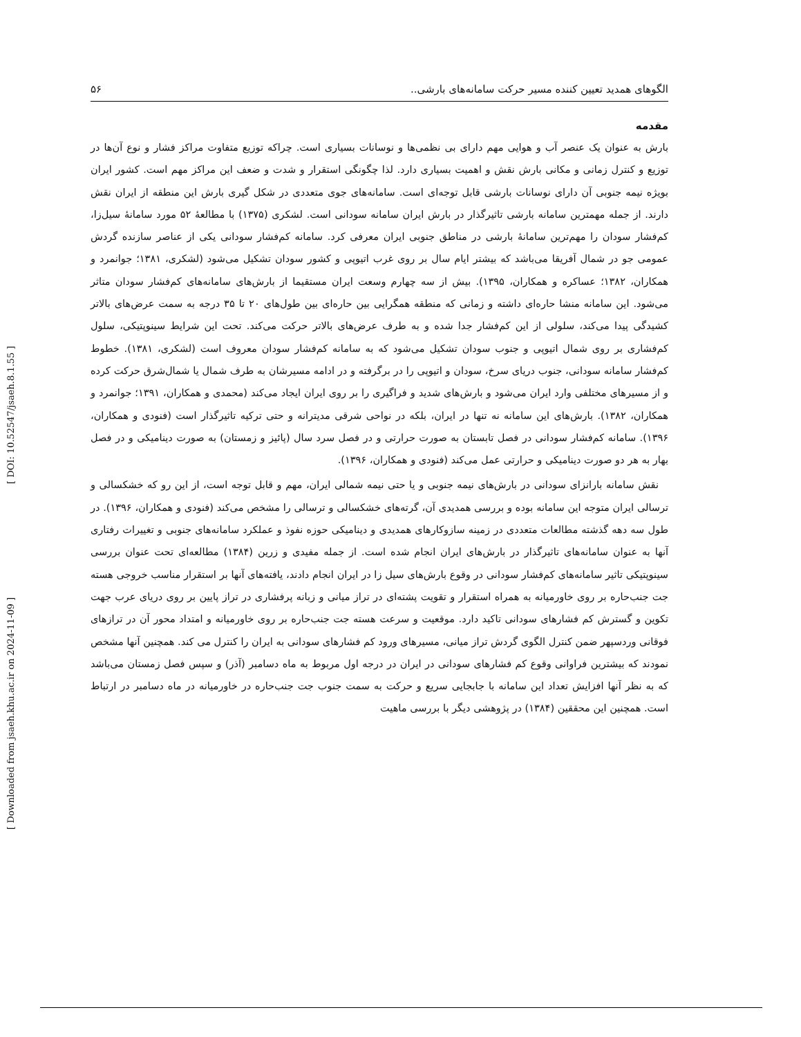الگوهای همدید تعیین کننده مسیر حرکت سامانه‌های بارشی.. ۵۶
مقدمه
بارش به عنوان یک عنصر آب و هوایی مهم دارای بی نظمی‌ها و نوسانات بسیاری است. چراکه توزیع متفاوت مراکز فشار و نوع آن‌ها در توزیع و کنترل زمانی و مکانی بارش نقش و اهمیت بسیاری دارد. لذا چگونگی استقرار و شدت و ضعف این مراکز مهم است. کشور ایران بویژه نیمه جنوبی آن دارای نوسانات بارشی قابل توجه‌ای است. سامانه‌های جوی متعددی در شکل گیری بارش این منطقه از ایران نقش دارند. از جمله مهمترین سامانه بارشی تاثیرگذار در بارش ایران سامانه سودانی است. لشکری (۱۳۷۵) با مطالعهٔ ۵۲ مورد سامانهٔ سیل‌زا، کم‌فشار سودان را مهم‌ترین سامانهٔ بارشی در مناطق جنوبی ایران معرفی کرد. سامانه کم‌فشار سودانی یکی از عناصر سازنده گردش عمومی جو در شمال آفریقا می‌باشد که بیشتر ایام سال بر روی غرب اتیوپی و کشور سودان تشکیل می‌شود (لشکری، ۱۳۸۱؛ جوانمرد و همکاران، ۱۳۸۲؛ عساکره و همکاران، ۱۳۹۵). بیش از سه چهارم وسعت ایران مستقیما از بارش‌های سامانه‌های کم‌فشار سودان متاثر می‌شود. این سامانه منشا حاره‌ای داشته و زمانی که منطقه همگرایی بین حاره‌ای بین طول‌های ۲۰ تا ۳۵ درجه به سمت عرض‌های بالاتر کشیدگی پیدا می‌کند، سلولی از این کم‌فشار جدا شده و به طرف عرض‌های بالاتر حرکت می‌کند. تحت این شرایط سینوپتیکی، سلول کم‌فشاری بر روی شمال اتیوپی و جنوب سودان تشکیل می‌شود که به سامانه کم‌فشار سودان معروف است (لشکری، ۱۳۸۱). خطوط کم‌فشار سامانه سودانی، جنوب دریای سرخ، سودان و اتیوپی را در برگرفته و در ادامه مسیرشان به طرف شمال یا شمال‌شرق حرکت کرده و از مسیرهای مختلفی وارد ایران می‌شود و بارش‌های شدید و فراگیری را بر روی ایران ایجاد می‌کند (محمدی و همکاران، ۱۳۹۱؛ جوانمرد و همکاران، ۱۳۸۲). بارش‌های این سامانه نه تنها در ایران، بلکه در نواحی شرقی مدیترانه و حتی ترکیه تاثیرگذار است (فنودی و همکاران، ۱۳۹۶). سامانه کم‌فشار سودانی در فصل تابستان به صورت حرارتی و در فصل سرد سال (پائیز و زمستان) به صورت دینامیکی و در فصل بهار به هر دو صورت دینامیکی و حرارتی عمل می‌کند (فنودی و همکاران، ۱۳۹۶).
نقش سامانه بارانزای سودانی در بارش‌های نیمه جنوبی و یا حتی نیمه شمالی ایران، مهم و قابل توجه است، از این رو که خشکسالی و ترسالی ایران متوجه این سامانه بوده و بررسی همدیدی آن، گرته‌های خشکسالی و ترسالی را مشخص می‌کند (فنودی و همکاران، ۱۳۹۶). در طول سه دهه گذشته مطالعات متعددی در زمینه سازوکارهای همدیدی و دینامیکی حوزه نفوذ و عملکرد سامانه‌های جنوبی و تغییرات رفتاری آنها به عنوان سامانه‌های تاثیرگذار در بارش‌های ایران انجام شده است. از جمله مفیدی و زرین (۱۳۸۴) مطالعه‌ای تحت عنوان بررسی سینوپتیکی تاثیر سامانه‌های کم‌فشار سودانی در وقوع بارش‌های سیل زا در ایران انجام دادند، یافته‌های آنها بر استقرار مناسب خروجی هسته جت جنب‌حاره بر روی خاورمیانه به همراه استقرار و تقویت پشته‌ای در تراز میانی و زبانه پرفشاری در تراز پایین بر روی دریای عرب جهت تکوین و گسترش کم فشارهای سودانی تاکید دارد. موقعیت و سرعت هسته جت جنب‌حاره بر روی خاورمیانه و امتداد محور آن در ترازهای فوقانی وردسپهر ضمن کنترل الگوی گردش تراز میانی، مسیرهای ورود کم فشارهای سودانی به ایران را کنترل می کند. همچنین آنها مشخص نمودند که بیشترین فراوانی وقوع کم فشارهای سودانی در ایران در درجه اول مربوط به ماه دسامبر (آذر) و سپس فصل زمستان می‌باشد که به نظر آنها افزایش تعداد این سامانه با جابجایی سریع و حرکت به سمت جنوب جت جنب‌حاره در خاورمیانه در ماه دسامبر در ارتباط است. همچنین این محققین (۱۳۸۴) در پژوهشی دیگر با بررسی ماهیت
[ Downloaded from jsaeh.khu.ac.ir on 2024-11-09 ] [ DOI: 10.52547/jsaeh.8.1.55 ]